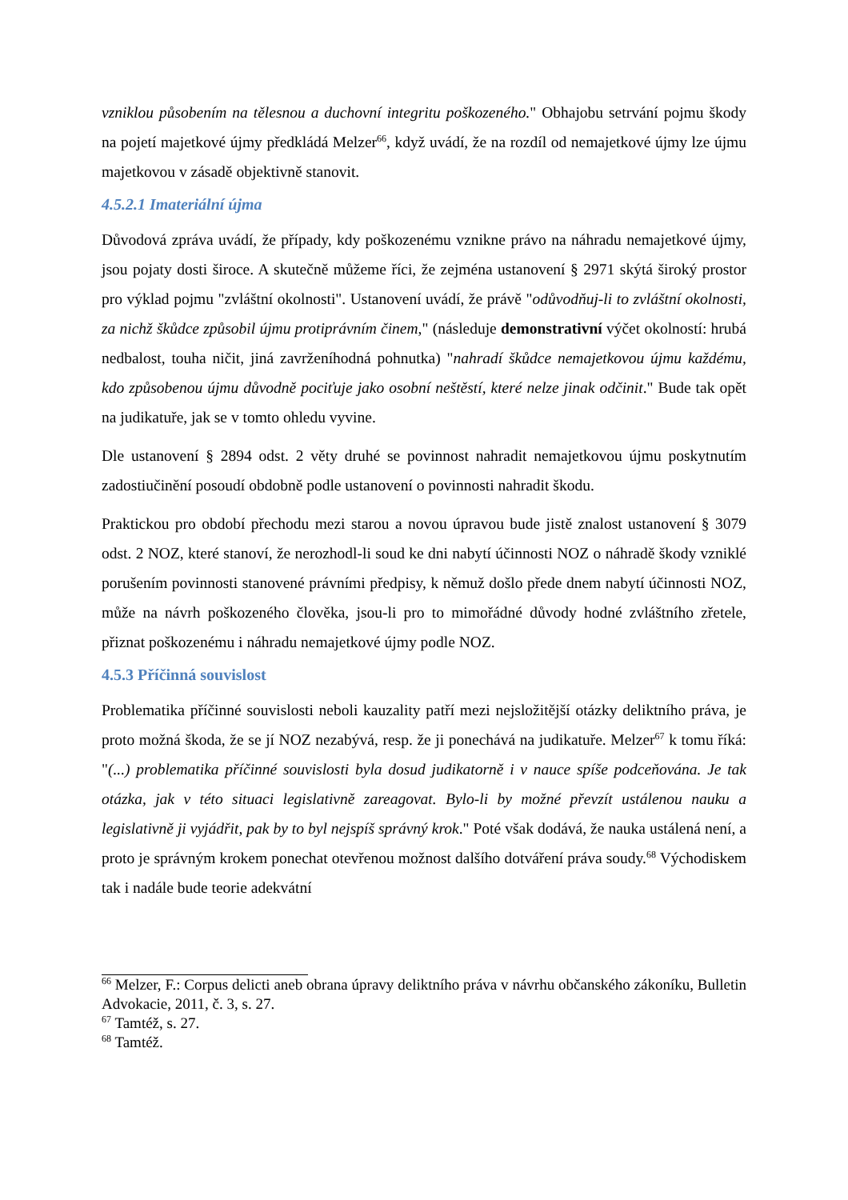vzniklou působením na tělesnou a duchovní integritu poškozeného." Obhajobu setrvání pojmu škody na pojetí majetkové újmy předkládá Melzer<sup>66</sup>, když uvádí, že na rozdíl od nemajetkové újmy lze újmu majetkovou v zásadě objektivně stanovit.
4.5.2.1 Imateriální újma
Důvodová zpráva uvádí, že případy, kdy poškozenému vznikne právo na náhradu nemajetkové újmy, jsou pojaty dosti široce. A skutečně můžeme říci, že zejména ustanovení § 2971 skýtá široký prostor pro výklad pojmu "zvláštní okolnosti". Ustanovení uvádí, že právě "odůvodňuj-li to zvláštní okolnosti, za nichž škůdce způsobil újmu protiprávním činem," (následuje demonstrativní výčet okolností: hrubá nedbalost, touha ničit, jiná zavrženíhodná pohnutka) "nahradí škůdce nemajetkovou újmu každému, kdo způsobenou újmu důvodně pociťuje jako osobní neštěstí, které nelze jinak odčinit." Bude tak opět na judikatuře, jak se v tomto ohledu vyvine.
Dle ustanovení § 2894 odst. 2 věty druhé se povinnost nahradit nemajetkovou újmu poskytnutím zadostiučinění posoudí obdobně podle ustanovení o povinnosti nahradit škodu.
Praktickou pro období přechodu mezi starou a novou úpravou bude jistě znalost ustanovení § 3079 odst. 2 NOZ, které stanoví, že nerozhodl-li soud ke dni nabytí účinnosti NOZ o náhradě škody vzniklé porušením povinnosti stanovené právními předpisy, k němuž došlo přede dnem nabytí účinnosti NOZ, může na návrh poškozeného člověka, jsou-li pro to mimořádné důvody hodné zvláštního zřetele, přiznat poškozenému i náhradu nemajetkové újmy podle NOZ.
4.5.3 Příčinná souvislost
Problematika příčinné souvislosti neboli kauzality patří mezi nejsložitější otázky deliktního práva, je proto možná škoda, že se jí NOZ nezabývá, resp. že ji ponechává na judikatuře. Melzer<sup>67</sup> k tomu říká: "(...) problematika příčinné souvislosti byla dosud judikatorně i v nauce spíše podceňována. Je tak otázka, jak v této situaci legislativně zareagovat. Bylo-li by možné převzít ustálenou nauku a legislativně ji vyjádřit, pak by to byl nejspíš správný krok." Poté však dodává, že nauka ustálená není, a proto je správným krokem ponechat otevřenou možnost dalšího dotváření práva soudy.<sup>68</sup> Východiskem tak i nadále bude teorie adekvátní
<sup>66</sup> Melzer, F.: Corpus delicti aneb obrana úpravy deliktního práva v návrhu občanského zákoníku, Bulletin Advokacie, 2011, č. 3, s. 27.
<sup>67</sup> Tamtéž, s. 27.
<sup>68</sup> Tamtéž.